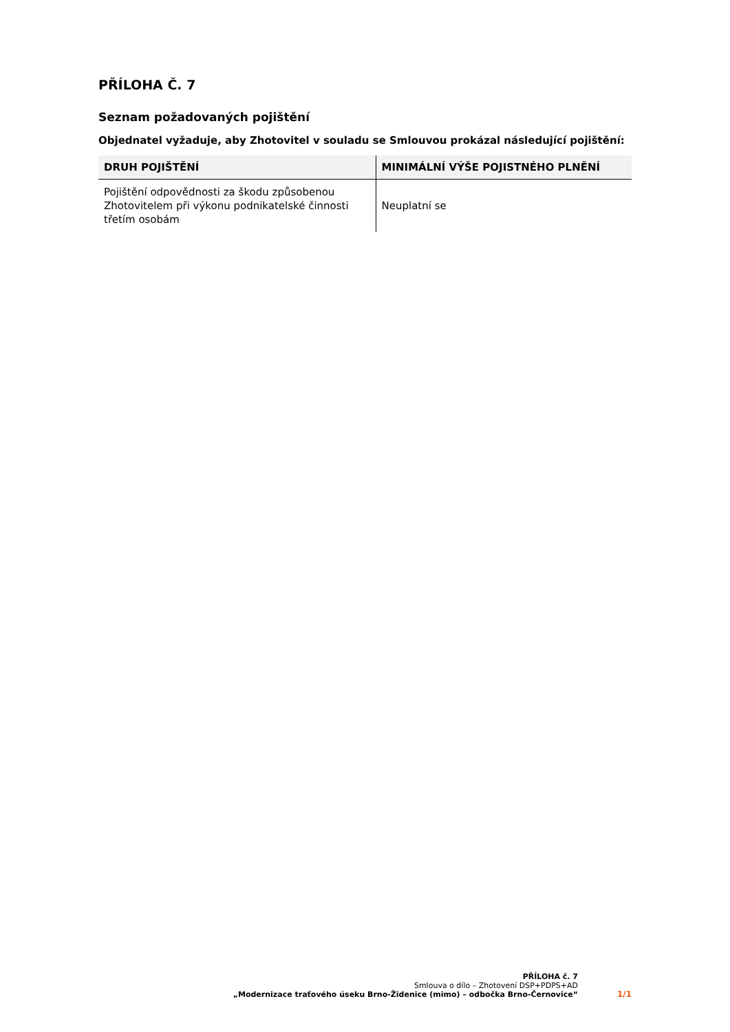PŘÍLOHA Č. 7
Seznam požadovaných pojištění
Objednatel vyžaduje, aby Zhotovitel v souladu se Smlouvou prokázal následující pojištění:
| DRUH POJIŠTĚNÍ | MINIMÁLNÍ VÝŠE POJISTNÉHO PLNĚNÍ |
| --- | --- |
| Pojištění odpovědnosti za škodu způsobenou Zhotovitelem při výkonu podnikatelské činnosti třetím osobám | Neuplatní se |
PŘÍLOHA č. 7
Smlouva o dílo – Zhotovení DSP+PDPS+AD
„Modernizace traťového úseku Brno-Židenice (mimo) – odbočka Brno-Černovice“
1/1